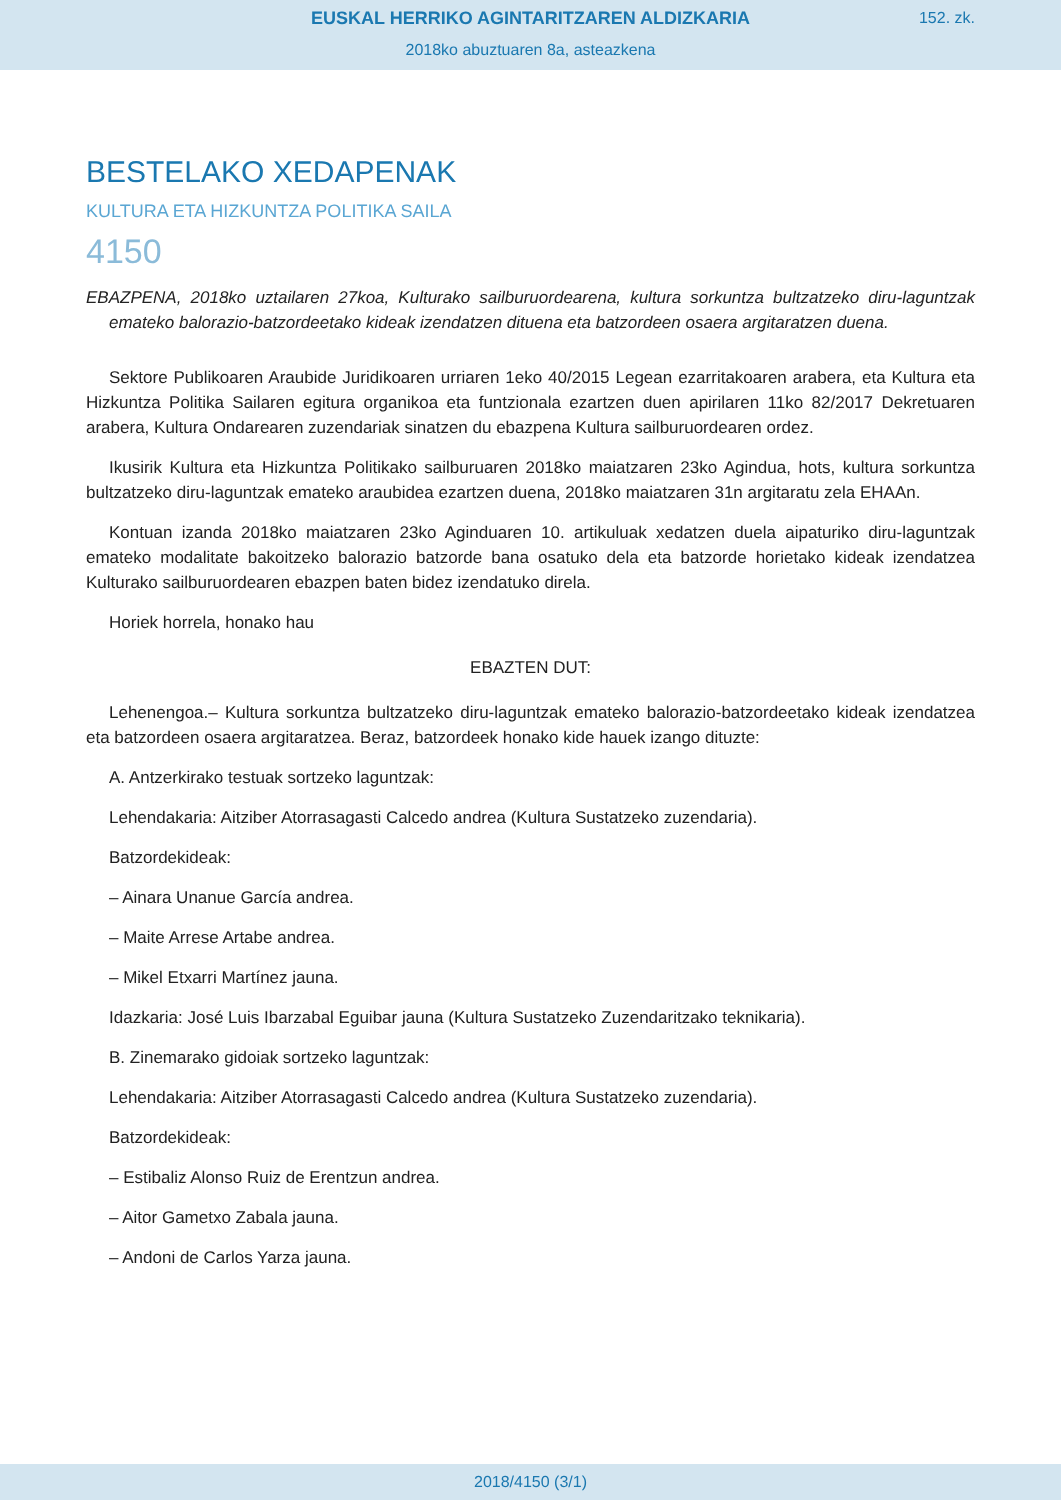EUSKAL HERRIKO AGINTARITZAREN ALDIZKARIA
152. zk.
2018ko abuztuaren 8a, asteazkena
BESTELAKO XEDAPENAK
KULTURA ETA HIZKUNTZA POLITIKA SAILA
4150
EBAZPENA, 2018ko uztailaren 27koa, Kulturako sailburuordearena, kultura sorkuntza bultzatzeko diru-laguntzak emateko balorazio-batzordeetako kideak izendatzen dituena eta batzordeen osaera argitaratzen duena.
Sektore Publikoaren Araubide Juridikoaren urriaren 1eko 40/2015 Legean ezarritakoaren arabera, eta Kultura eta Hizkuntza Politika Sailaren egitura organikoa eta funtzionala ezartzen duen apirilaren 11ko 82/2017 Dekretuaren arabera, Kultura Ondarearen zuzendariak sinatzen du ebazpena Kultura sailburuordearen ordez.
Ikusirik Kultura eta Hizkuntza Politikako sailburuaren 2018ko maiatzaren 23ko Agindua, hots, kultura sorkuntza bultzatzeko diru-laguntzak emateko araubidea ezartzen duena, 2018ko maiatzaren 31n argitaratu zela EHAAn.
Kontuan izanda 2018ko maiatzaren 23ko Aginduaren 10. artikuluak xedatzen duela aipaturiko diru-laguntzak emateko modalitate bakoitzeko balorazio batzorde bana osatuko dela eta batzorde horietako kideak izendatzea Kulturako sailburuordearen ebazpen baten bidez izendatuko direla.
Horiek horrela, honako hau
EBAZTEN DUT:
Lehenengoa.– Kultura sorkuntza bultzatzeko diru-laguntzak emateko balorazio-batzordeetako kideak izendatzea eta batzordeen osaera argitaratzea. Beraz, batzordeek honako kide hauek izango dituzte:
A. Antzerkirako testuak sortzeko laguntzak:
Lehendakaria: Aitziber Atorrasagasti Calcedo andrea (Kultura Sustatzeko zuzendaria).
Batzordekideak:
– Ainara Unanue García andrea.
– Maite Arrese Artabe andrea.
– Mikel Etxarri Martínez jauna.
Idazkaria: José Luis Ibarzabal Eguibar jauna (Kultura Sustatzeko Zuzendaritzako teknikaria).
B. Zinemarako gidoiak sortzeko laguntzak:
Lehendakaria: Aitziber Atorrasagasti Calcedo andrea (Kultura Sustatzeko zuzendaria).
Batzordekideak:
– Estibaliz Alonso Ruiz de Erentzun andrea.
– Aitor Gametxo Zabala jauna.
– Andoni de Carlos Yarza jauna.
2018/4150 (3/1)